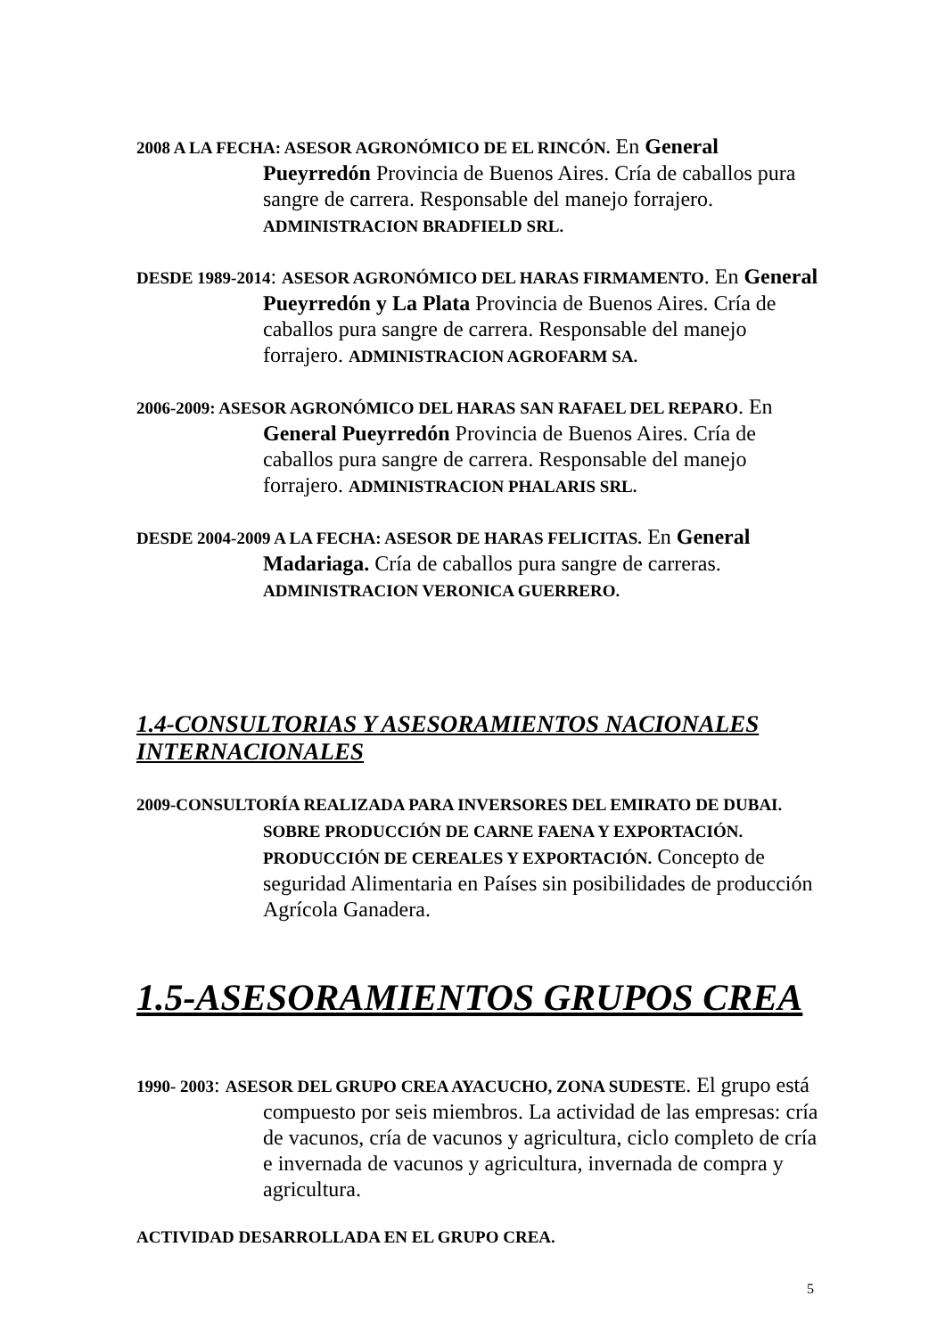2008 A LA FECHA: ASESOR AGRONÓMICO DE EL RINCÓN. En General Pueyrredón Provincia de Buenos Aires. Cría de caballos pura sangre de carrera. Responsable del manejo forrajero. ADMINISTRACION BRADFIELD SRL.
DESDE 1989-2014: ASESOR AGRONÓMICO DEL HARAS FIRMAMENTO. En General Pueyrredón y La Plata Provincia de Buenos Aires. Cría de caballos pura sangre de carrera. Responsable del manejo forrajero. ADMINISTRACION AGROFARM SA.
2006-2009: ASESOR AGRONÓMICO DEL HARAS SAN RAFAEL DEL REPARO. En General Pueyrredón Provincia de Buenos Aires. Cría de caballos pura sangre de carrera. Responsable del manejo forrajero. ADMINISTRACION PHALARIS SRL.
DESDE 2004-2009 A LA FECHA: ASESOR DE HARAS FELICITAS. En General Madariaga. Cría de caballos pura sangre de carreras. ADMINISTRACION VERONICA GUERRERO.
1.4-CONSULTORIAS Y ASESORAMIENTOS NACIONALES INTERNACIONALES
2009-CONSULTORÍA REALIZADA PARA INVERSORES DEL EMIRATO DE DUBAI. SOBRE PRODUCCIÓN DE CARNE FAENA Y EXPORTACIÓN. PRODUCCIÓN DE CEREALES Y EXPORTACIÓN. Concepto de seguridad Alimentaria en Países sin posibilidades de producción Agrícola Ganadera.
1.5-ASESORAMIENTOS GRUPOS CREA
1990- 2003: ASESOR DEL GRUPO CREA AYACUCHO, ZONA SUDESTE. El grupo está compuesto por seis miembros. La actividad de las empresas: cría de vacunos, cría de vacunos y agricultura, ciclo completo de cría e invernada de vacunos y agricultura, invernada de compra y agricultura.
ACTIVIDAD DESARROLLADA EN EL GRUPO CREA.
5